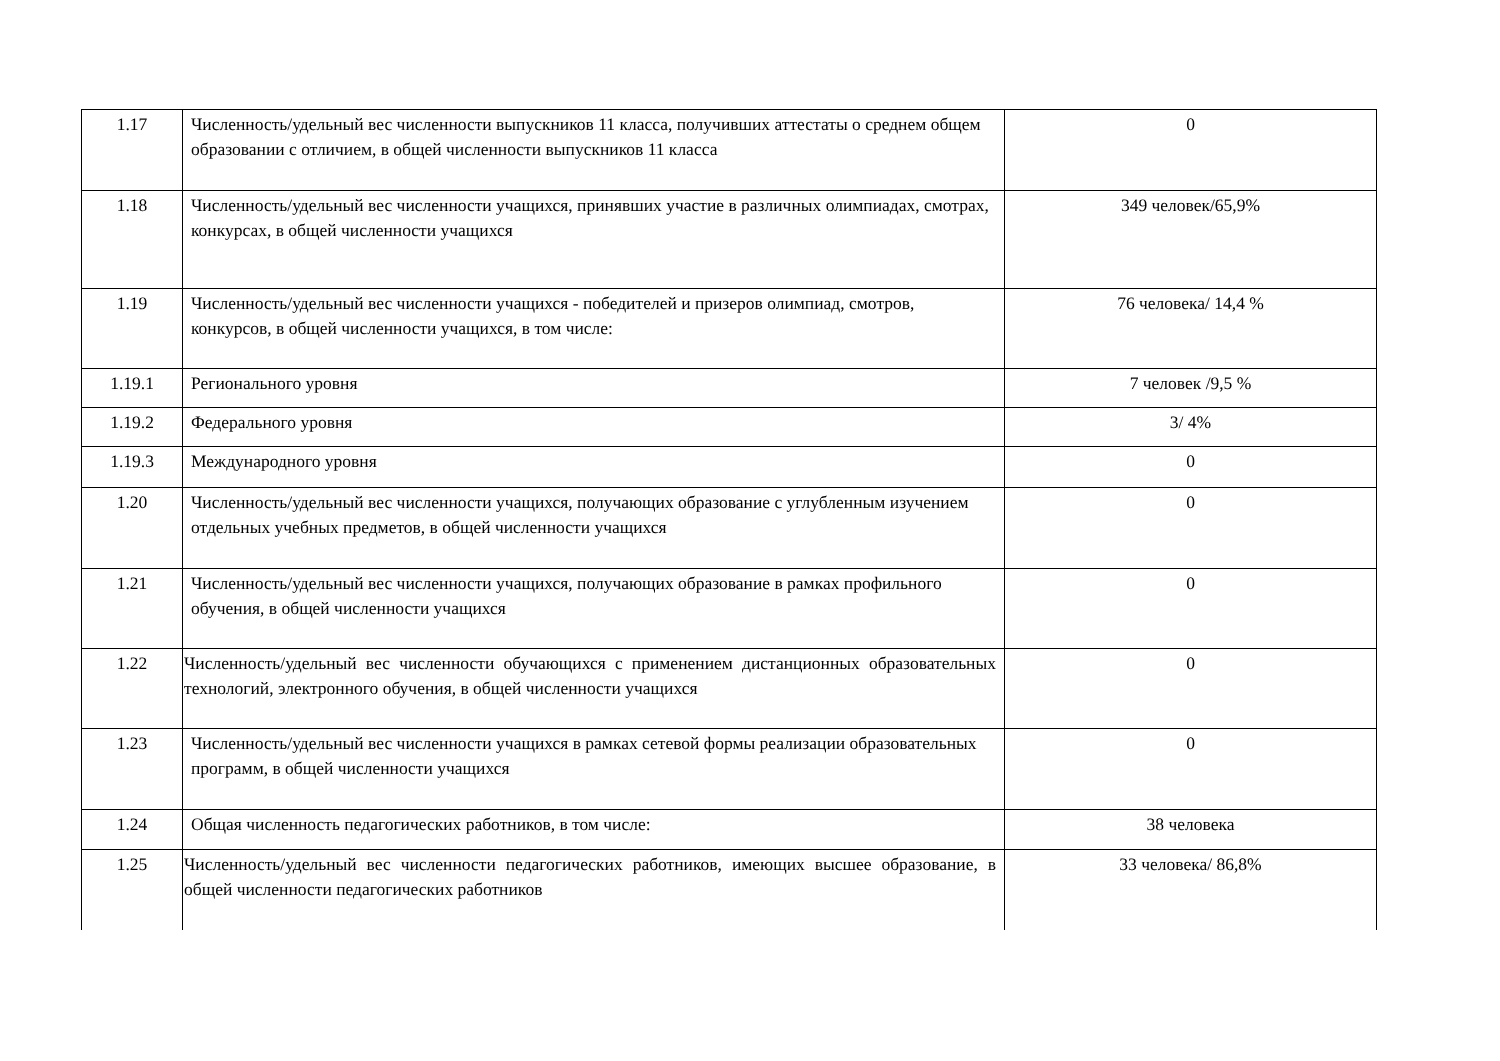| 1.17 | Численность/удельный вес численности выпускников 11 класса, получивших аттестаты о среднем общем образовании с отличием, в общей численности выпускников 11 класса | 0 |
| 1.18 | Численность/удельный вес численности учащихся, принявших участие в различных олимпиадах, смотрах, конкурсах, в общей численности учащихся | 349 человек/65,9% |
| 1.19 | Численность/удельный вес численности учащихся - победителей и призеров олимпиад, смотров, конкурсов, в общей численности учащихся, в том числе: | 76 человека/ 14,4 % |
| 1.19.1 | Регионального уровня | 7 человек /9,5 % |
| 1.19.2 | Федерального уровня | 3/ 4% |
| 1.19.3 | Международного уровня | 0 |
| 1.20 | Численность/удельный вес численности учащихся, получающих образование с углубленным изучением отдельных учебных предметов, в общей численности учащихся | 0 |
| 1.21 | Численность/удельный вес численности учащихся, получающих образование в рамках профильного обучения, в общей численности учащихся | 0 |
| 1.22 | Численность/удельный вес численности обучающихся с применением дистанционных образовательных технологий, электронного обучения, в общей численности учащихся | 0 |
| 1.23 | Численность/удельный вес численности учащихся в рамках сетевой формы реализации образовательных программ, в общей численности учащихся | 0 |
| 1.24 | Общая численность педагогических работников, в том числе: | 38 человека |
| 1.25 | Численность/удельный вес численности педагогических работников, имеющих высшее образование, в общей численности педагогических работников | 33 человека/ 86,8% |